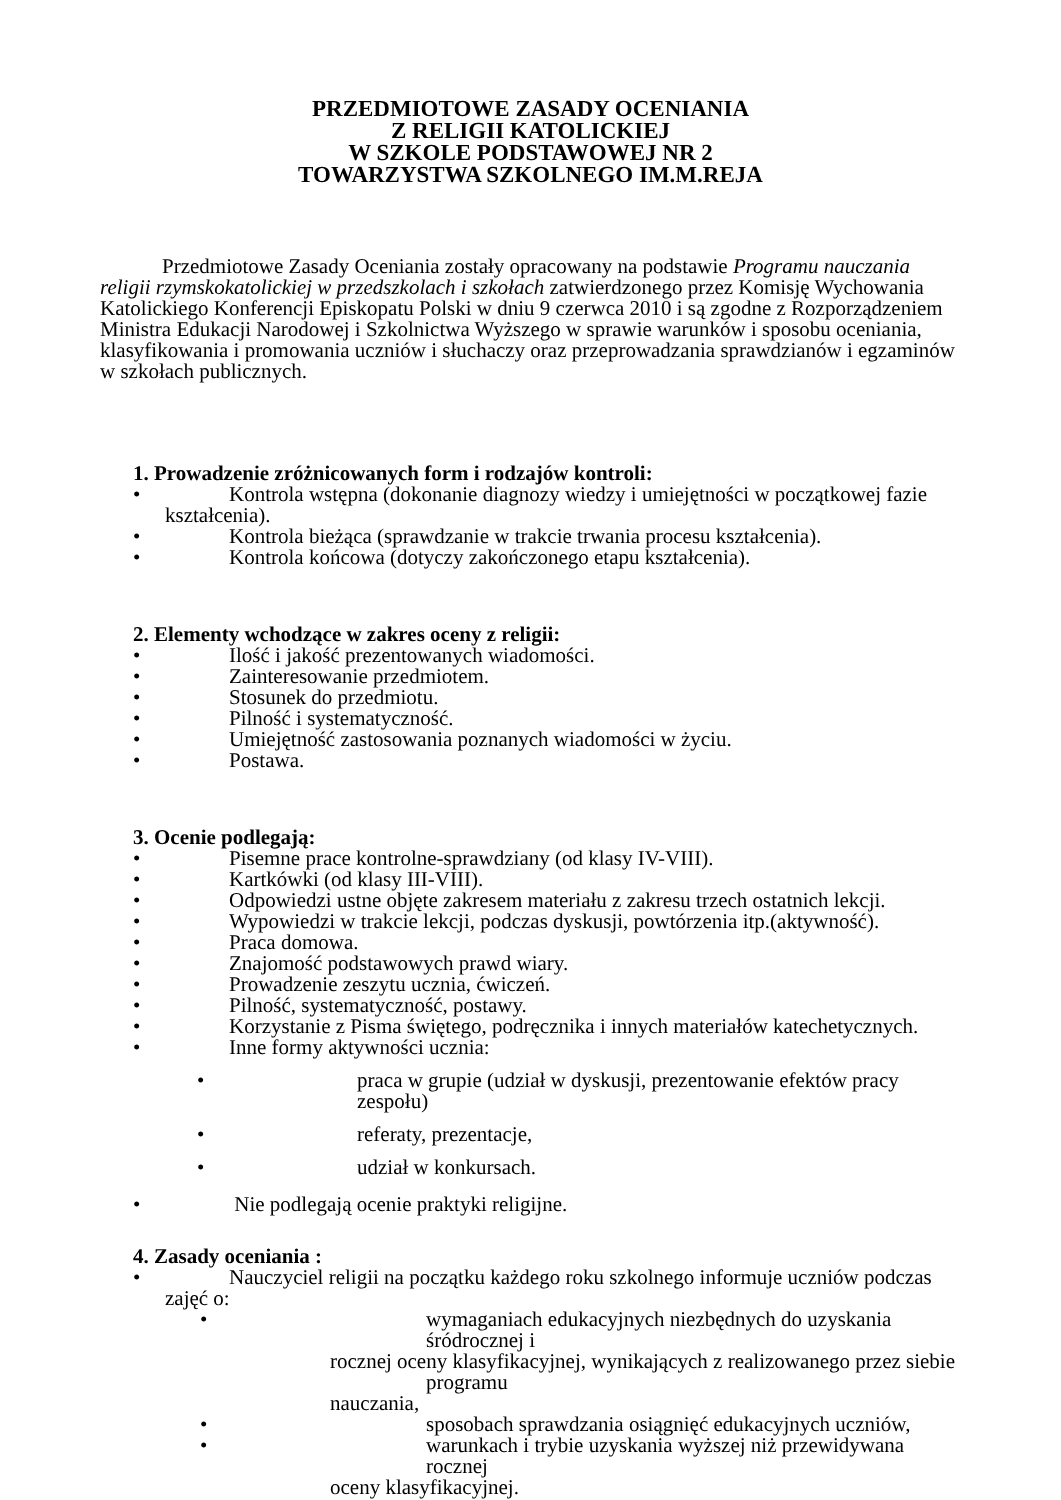PRZEDMIOTOWE ZASADY OCENIANIA
Z RELIGII KATOLICKIEJ
W SZKOLE PODSTAWOWEJ NR 2
TOWARZYSTWA SZKOLNEGO IM.M.REJA
Przedmiotowe Zasady Oceniania zostały opracowany na podstawie Programu nauczania religii rzymskokatolickiej w przedszkolach i szkołach zatwierdzonego przez Komisję Wychowania Katolickiego Konferencji Episkopatu Polski w dniu 9 czerwca 2010 i są zgodne z Rozporządzeniem Ministra Edukacji Narodowej i Szkolnictwa Wyższego w sprawie warunków i sposobu oceniania, klasyfikowania i promowania uczniów i słuchaczy oraz przeprowadzania sprawdzianów i egzaminów w szkołach publicznych.
1. Prowadzenie zróżnicowanych form i rodzajów kontroli:
• Kontrola wstępna (dokonanie diagnozy wiedzy i umiejętności w początkowej fazie
kształcenia).
• Kontrola bieżąca (sprawdzanie w trakcie trwania procesu kształcenia).
• Kontrola końcowa (dotyczy zakończonego etapu kształcenia).
2. Elementy wchodzące w zakres oceny z religii:
• Ilość i jakość prezentowanych wiadomości.
• Zainteresowanie przedmiotem.
• Stosunek do przedmiotu.
• Pilność i systematyczność.
• Umiejętność zastosowania poznanych wiadomości w życiu.
• Postawa.
3. Ocenie podlegają:
• Pisemne prace kontrolne-sprawdziany (od klasy IV-VIII).
• Kartkówki (od klasy III-VIII).
• Odpowiedzi ustne objęte zakresem materiału z zakresu trzech ostatnich lekcji.
• Wypowiedzi w trakcie lekcji, podczas dyskusji, powtórzenia itp.(aktywność).
• Praca domowa.
• Znajomość podstawowych prawd wiary.
• Prowadzenie zeszytu ucznia, ćwiczeń.
• Pilność, systematyczność, postawy.
• Korzystanie z Pisma świętego, podręcznika i innych materiałów katechetycznych.
• Inne formy aktywności ucznia:
• praca w grupie (udział w dyskusji, prezentowanie efektów pracy zespołu)
• referaty, prezentacje,
• udział w konkursach.
• Nie podlegają ocenie praktyki religijne.
4. Zasady oceniania :
• Nauczyciel religii na początku każdego roku szkolnego informuje uczniów podczas
zajęć o:
• wymaganiach edukacyjnych niezbędnych do uzyskania śródrocznej i
rocznej oceny klasyfikacyjnej, wynikających z realizowanego przez siebie programu
nauczania,
• sposobach sprawdzania osiągnięć edukacyjnych uczniów,
• warunkach i trybie uzyskania wyższej niż przewidywana rocznej
oceny klasyfikacyjnej.